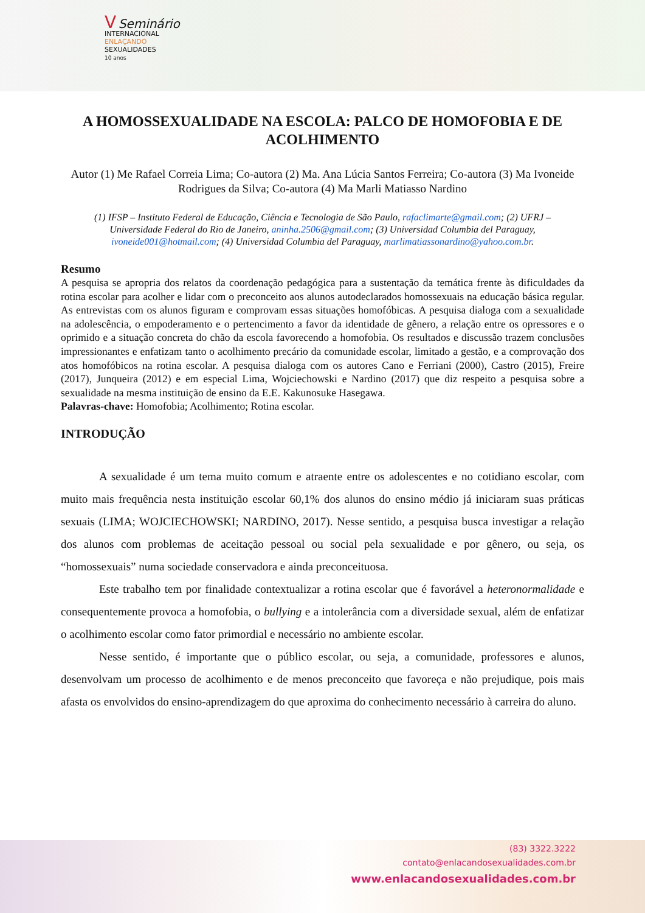V Seminário
INTERNACIONAL
ENLAÇANDO
SEXUALIDADES
10 anos
A HOMOSSEXUALIDADE NA ESCOLA: PALCO DE HOMOFOBIA E DE ACOLHIMENTO
Autor (1) Me Rafael Correia Lima; Co-autora (2) Ma. Ana Lúcia Santos Ferreira; Co-autora (3) Ma Ivoneide Rodrigues da Silva; Co-autora (4) Ma Marli Matiasso Nardino
(1) IFSP – Instituto Federal de Educação, Ciência e Tecnologia de São Paulo, rafaclimarte@gmail.com; (2) UFRJ – Universidade Federal do Rio de Janeiro, aninha.2506@gmail.com; (3) Universidad Columbia del Paraguay, ivoneide001@hotmail.com; (4) Universidad Columbia del Paraguay, marlimatiassonardino@yahoo.com.br.
Resumo
A pesquisa se apropria dos relatos da coordenação pedagógica para a sustentação da temática frente às dificuldades da rotina escolar para acolher e lidar com o preconceito aos alunos autodeclarados homossexuais na educação básica regular. As entrevistas com os alunos figuram e comprovam essas situações homofóbicas. A pesquisa dialoga com a sexualidade na adolescência, o empoderamento e o pertencimento a favor da identidade de gênero, a relação entre os opressores e o oprimido e a situação concreta do chão da escola favorecendo a homofobia. Os resultados e discussão trazem conclusões impressionantes e enfatizam tanto o acolhimento precário da comunidade escolar, limitado a gestão, e a comprovação dos atos homofóbicos na rotina escolar. A pesquisa dialoga com os autores Cano e Ferriani (2000), Castro (2015), Freire (2017), Junqueira (2012) e em especial Lima, Wojciechowski e Nardino (2017) que diz respeito a pesquisa sobre a sexualidade na mesma instituição de ensino da E.E. Kakunosuke Hasegawa.
Palavras-chave: Homofobia; Acolhimento; Rotina escolar.
INTRODUÇÃO
A sexualidade é um tema muito comum e atraente entre os adolescentes e no cotidiano escolar, com muito mais frequência nesta instituição escolar 60,1% dos alunos do ensino médio já iniciaram suas práticas sexuais (LIMA; WOJCIECHOWSKI; NARDINO, 2017). Nesse sentido, a pesquisa busca investigar a relação dos alunos com problemas de aceitação pessoal ou social pela sexualidade e por gênero, ou seja, os “homossexuais” numa sociedade conservadora e ainda preconceituosa.
Este trabalho tem por finalidade contextualizar a rotina escolar que é favorável a heteronormalidade e consequentemente provoca a homofobia, o bullying e a intolerância com a diversidade sexual, além de enfatizar o acolhimento escolar como fator primordial e necessário no ambiente escolar.
Nesse sentido, é importante que o público escolar, ou seja, a comunidade, professores e alunos, desenvolvam um processo de acolhimento e de menos preconceito que favoreça e não prejudique, pois mais afasta os envolvidos do ensino-aprendizagem do que aproxima do conhecimento necessário à carreira do aluno.
(83) 3322.3222
contato@enlacandosexualidades.com.br
www.enlacandosexualidades.com.br